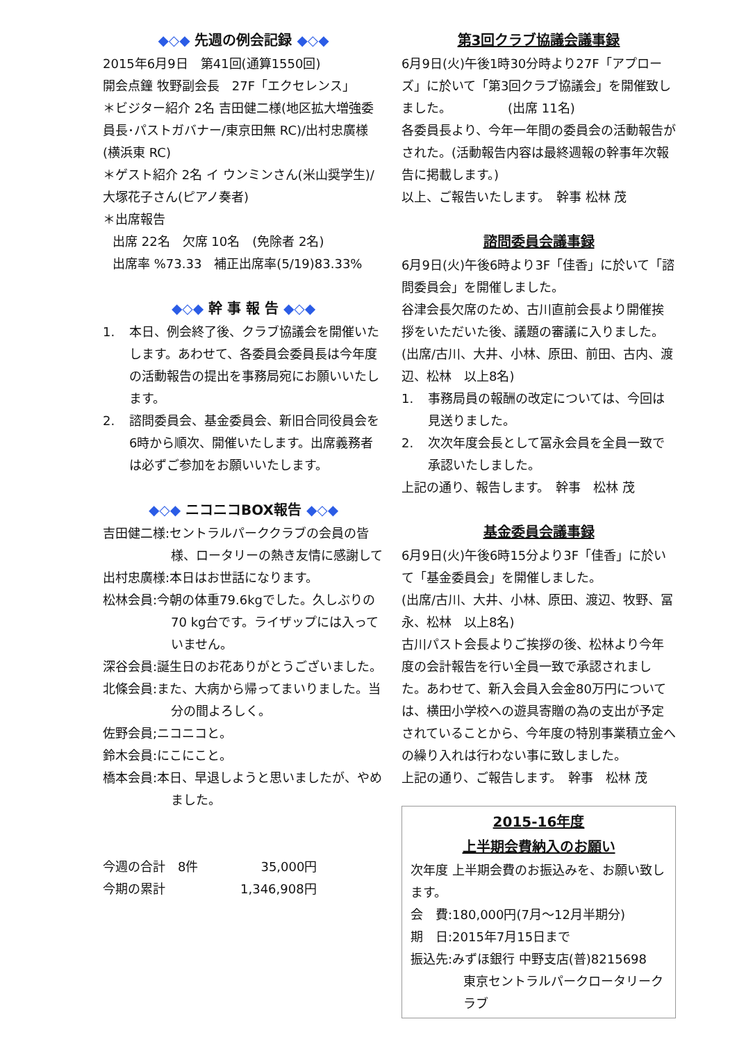◆◇◆ 先週の例会記録 ◆◇◆
2015年6月9日　第41回(通算1550回)
開会点鐘 牧野副会長　27F「エクセレンス」
＊ビジター紹介 2名 吉田健二様(地区拡大増強委員長･パストガバナー/東京田無 RC)/出村忠廣様(横浜東 RC)
＊ゲスト紹介 2名 イ ウンミンさん(米山奨学生)/大塚花子さん(ピアノ奏者)
＊出席報告
出席 22名　欠席 10名　(免除者 2名)
出席率 %73.33　補正出席率(5/19)83.33%
◆◇◆ 幹 事 報 告 ◆◇◆
1. 本日、例会終了後、クラブ協議会を開催いたします。あわせて、各委員会委員長は今年度の活動報告の提出を事務局宛にお願いいたします。
2. 諮問委員会、基金委員会、新旧合同役員会を6時から順次、開催いたします。出席義務者は必ずご参加をお願いいたします。
◆◇◆ ニコニコBOX報告 ◆◇◆
吉田健二様:セントラルパーククラブの会員の皆
様、ロータリーの熱き友情に感謝して
出村忠廣様:本日はお世話になります。
松林会員:今朝の体重79.6kgでした。久しぶりの
70 kg台です。ライザップには入っていません。
深谷会員:誕生日のお花ありがとうございました。
北條会員:また、大病から帰ってまいりました。当
分の間よろしく。
佐野会員;ニコニコと。
鈴木会員:にこにこと。
橋本会員:本日、早退しようと思いましたが、やめ
ました。
今週の合計　8件　　　　　35,000円
今期の累計　　　　　　1,346,908円
第3回クラブ協議会議事録
6月9日(火)午後1時30分時より27F「アプローズ」に於いて「第3回クラブ協議会」を開催致しました。　　　　　(出席 11名)
各委員長より、今年一年間の委員会の活動報告がされた。(活動報告内容は最終週報の幹事年次報告に掲載します。)
以上、ご報告いたします。　幹事 松林 茂
諮問委員会議事録
6月9日(火)午後6時より3F「佳香」に於いて「諮問委員会」を開催しました。
谷津会長欠席のため、古川直前会長より開催挨拶をいただいた後、議題の審議に入りました。
(出席/古川、大井、小林、原田、前田、古内、渡辺、松林　以上8名)
1. 事務局員の報酬の改定については、今回は見送りました。
2. 次次年度会長として冨永会員を全員一致で承認いたしました。
上記の通り、報告します。　幹事　松林 茂
基金委員会議事録
6月9日(火)午後6時15分より3F「佳香」に於いて「基金委員会」を開催しました。
(出席/古川、大井、小林、原田、渡辺、牧野、冨永、松林　以上8名)
古川パスト会長よりご挨拶の後、松林より今年度の会計報告を行い全員一致で承認されました。あわせて、新入会員入会金80万円については、横田小学校への遊具寄贈の為の支出が予定されていることから、今年度の特別事業積立金への繰り入れは行わない事に致しました。
上記の通り、ご報告します。　幹事　松林 茂
2015-16年度
上半期会費納入のお願い
次年度 上半期会費のお振込みを、お願い致します。
会　費:180,000円(7月～12月半期分)
期　日:2015年7月15日まで
振込先:みずほ銀行 中野支店(普)8215698
東京セントラルパークロータリークラブ